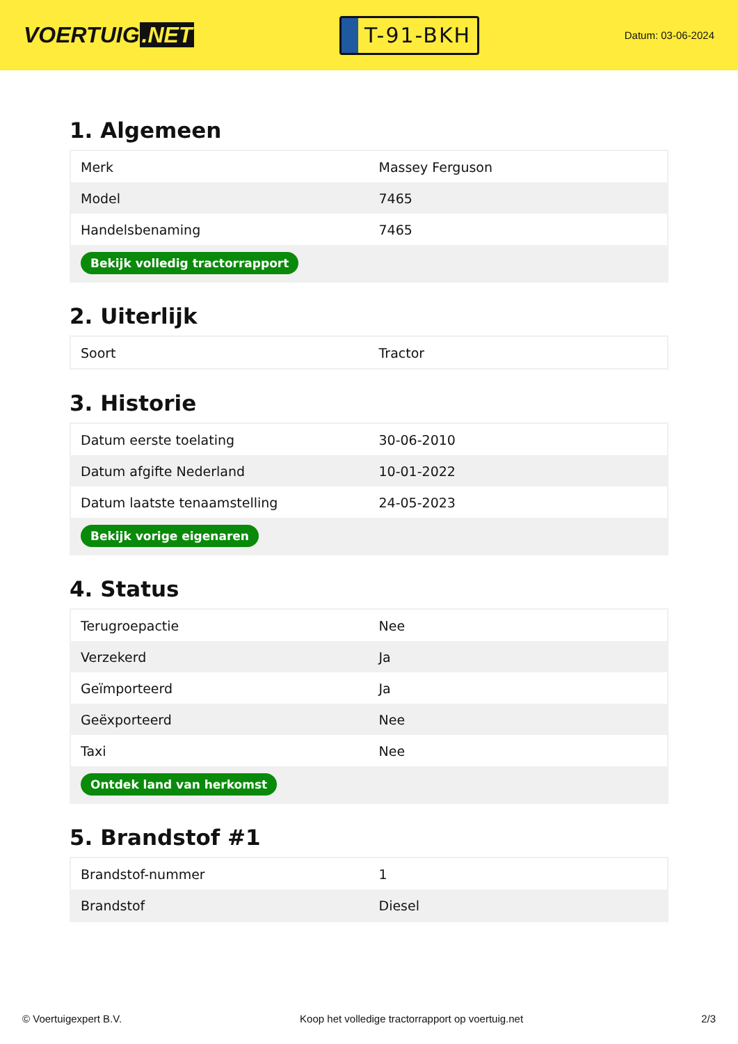VOERTUIG.NET
T-91-BKH
Datum: 03-06-2024
1. Algemeen
| Merk | Massey Ferguson |
| Model | 7465 |
| Handelsbenaming | 7465 |
| Bekijk volledig tractorrapport | |
2. Uiterlijk
| Soort | Tractor |
3. Historie
| Datum eerste toelating | 30-06-2010 |
| Datum afgifte Nederland | 10-01-2022 |
| Datum laatste tenaamstelling | 24-05-2023 |
| Bekijk vorige eigenaren | |
4. Status
| Terugroepactie | Nee |
| Verzekerd | Ja |
| Geïmporteerd | Ja |
| Geëxporteerd | Nee |
| Taxi | Nee |
| Ontdek land van herkomst | |
5. Brandstof #1
| Brandstof-nummer | 1 |
| Brandstof | Diesel |
© Voertuigexpert B.V. Koop het volledige tractorrapport op voertuig.net 2/3